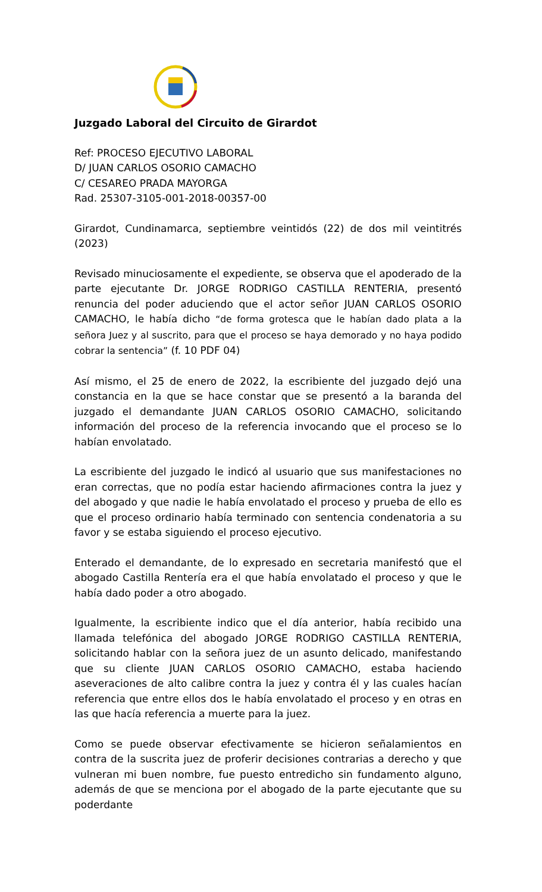Juzgado Laboral del Circuito de Girardot
Ref: PROCESO EJECUTIVO LABORAL
D/ JUAN CARLOS OSORIO CAMACHO
C/ CESAREO PRADA MAYORGA
Rad. 25307-3105-001-2018-00357-00
Girardot, Cundinamarca, septiembre veintidós (22) de dos mil veintitrés (2023)
Revisado minuciosamente el expediente, se observa que el apoderado de la parte ejecutante Dr. JORGE RODRIGO CASTILLA RENTERIA, presentó renuncia del poder aduciendo que el actor señor JUAN CARLOS OSORIO CAMACHO, le había dicho “de forma grotesca que le habían dado plata a la señora Juez y al suscrito, para que el proceso se haya demorado y no haya podido cobrar la sentencia” (f. 10 PDF 04)
Así mismo, el 25 de enero de 2022, la escribiente del juzgado dejó una constancia en la que se hace constar que se presentó a la baranda del juzgado el demandante JUAN CARLOS OSORIO CAMACHO, solicitando información del proceso de la referencia invocando que el proceso se lo habían envolatado.
La escribiente del juzgado le indicó al usuario que sus manifestaciones no eran correctas, que no podía estar haciendo afirmaciones contra la juez y del abogado y que nadie le había envolatado el proceso y prueba de ello es que el proceso ordinario había terminado con sentencia condenatoria a su favor y se estaba siguiendo el proceso ejecutivo.
Enterado el demandante, de lo expresado en secretaria manifestó que el abogado Castilla Rentería era el que había envolatado el proceso y que le había dado poder a otro abogado.
Igualmente, la escribiente indico que el día anterior, había recibido una llamada telefónica del abogado JORGE RODRIGO CASTILLA RENTERIA, solicitando hablar con la señora juez de un asunto delicado, manifestando que su cliente JUAN CARLOS OSORIO CAMACHO, estaba haciendo aseveraciones de alto calibre contra la juez y contra él y las cuales hacían referencia que entre ellos dos le había envolatado el proceso y en otras en las que hacía referencia a muerte para la juez.
Como se puede observar efectivamente se hicieron señalamientos en contra de la suscrita juez de proferir decisiones contrarias a derecho y que vulneran mi buen nombre, fue puesto entredicho sin fundamento alguno, además de que se menciona por el abogado de la parte ejecutante que su poderdante